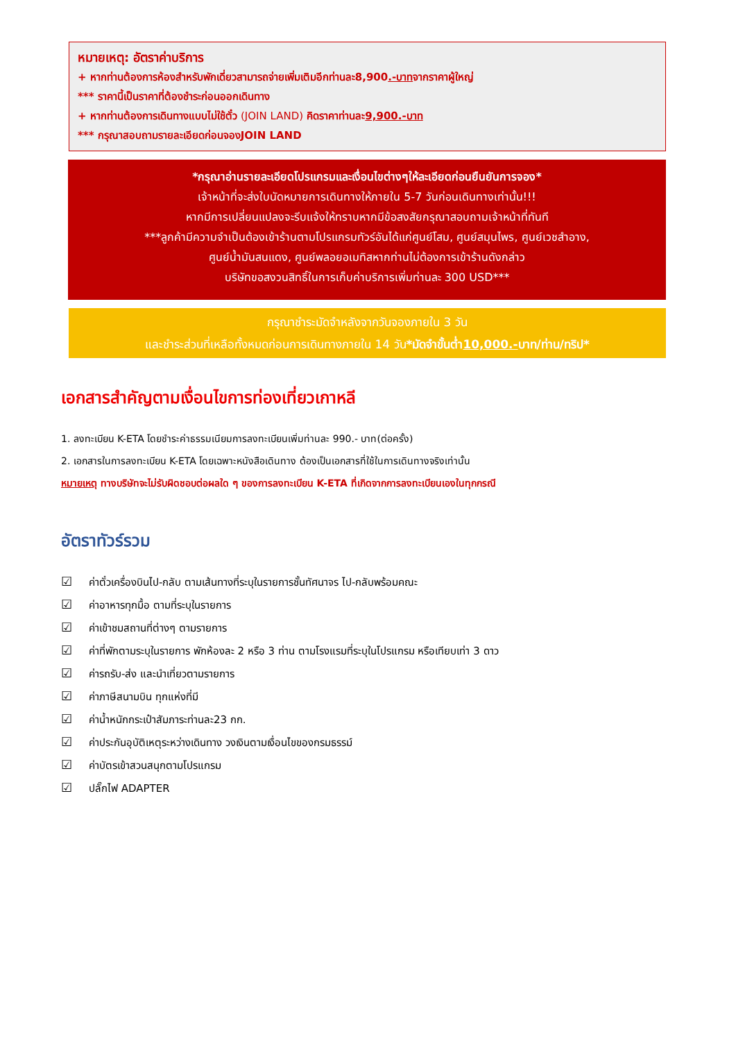หมายเหตุ: อัตราค่าบริการ
+ หากท่านต้องการห้องสำหรับพักเดี่ยวสามารถจ่ายเพิ่มเติมอีกท่านละ8,900.-บาทจากราคาผู้ใหญ่
*** ราคานี้เป็นราคาที่ต้องชำระก่อนออกเดินทาง
+ หากท่านต้องการเดินทางแบบไม่ใช้ตั๋ว (JOIN LAND) คิดราคาท่านละ9,900.-บาท
*** กรุณาสอบถามรายละเอียดก่อนจองJOIN LAND
*กรุณาอ่านรายละเอียดโปรแกรมและเงื่อนไขต่างๆให้ละเอียดก่อนยืนยันการจอง*
เจ้าหน้าที่จะส่งใบนัดหมายการเดินทางให้ภายใน 5-7 วันก่อนเดินทางเท่านั้น!!!
หากมีการเปลี่ยนแปลงจะรีบแจ้งให้ทราบหากมีข้อสงสัยกรุณาสอบถามเจ้าหน้าที่ทันที
***ลูกค้ามีความจำเป็นต้องเข้าร้านตามโปรแกรมทัวร์อันได้แก่ศูนย์โสม, ศูนย์สมุนไพร, ศูนย์เวชสำอาง,
ศูนย์น้ำมันสนแดง, ศูนย์พลอยอเมทิสหากท่านไม่ต้องการเข้าร้านดังกล่าว
บริษัทขอสงวนสิทธิ์ในการเก็บค่าบริการเพิ่มท่านละ 300 USD***
กรุณาชำระมัดจำหลังจากวันจองภายใน 3 วัน
และชำระส่วนที่เหลือทั้งหมดก่อนการเดินทางภายใน 14 วัน*มัดจำขั้นต่ำ10,000.-บาท/ท่าน/ทริป*
เอกสารสำคัญตามเงื่อนไขการท่องเที่ยวเกาหลี
1. ลงทะเบียน K-ETA โดยชำระค่าธรรมเนียมการลงทะเบียนเพิ่มท่านละ 990.- บาท(ต่อครั้ง)
2. เอกสารในการลงทะเบียน K-ETA โดยเฉพาะหนังสือเดินทาง ต้องเป็นเอกสารที่ใช้ในการเดินทางจริงเท่านั้น
หมายเหตุ ทางบริษัทจะไม่รับผิดชอบต่อผลใด ๆ ของการลงทะเบียน K-ETA ที่เกิดจากการลงทะเบียนเองในทุกกรณี
อัตราทัวร์รวม
☑ ค่าตั๋วเครื่องบินไป-กลับ ตามเส้นทางที่ระบุในรายการชั้นทัศนาจร ไป-กลับพร้อมคณะ
☑ ค่าอาหารทุกมื้อ ตามที่ระบุในรายการ
☑ ค่าเข้าชมสถานที่ต่างๆ ตามรายการ
☑ ค่าที่พักตามระบุในรายการ พักห้องละ 2 หรือ 3 ท่าน ตามโรงแรมที่ระบุในโปรแกรม หรือเทียบเท่า 3 ดาว
☑ ค่ารถรับ-ส่ง และนำเที่ยวตามรายการ
☑ ค่าภาษีสนามบิน ทุกแห่งที่มี
☑ ค่าน้ำหนักกระเป๋าสัมภาระท่านละ23 กก.
☑ ค่าประกันอุบัติเหตุระหว่างเดินทาง วงเงินตามเงื่อนไขของกรมธรรม์
☑ ค่าบัตรเข้าสวนสนุกตามโปรแกรม
☑ ปลั๊กไฟ ADAPTER